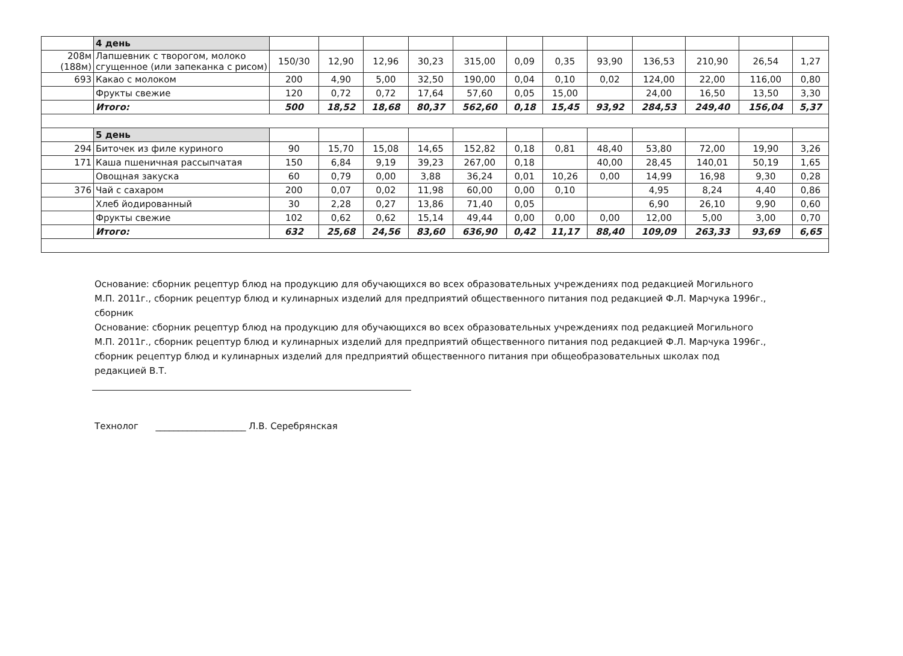| | 4 день | | | | | | | | | | | | |
| 208м (188м) | Лапшевник с творогом, молоко сгущенное (или запеканка с рисом) | 150/30 | 12,90 | 12,96 | 30,23 | 315,00 | 0,09 | 0,35 | 93,90 | 136,53 | 210,90 | 26,54 | 1,27 |
| 693 | Какао с молоком | 200 | 4,90 | 5,00 | 32,50 | 190,00 | 0,04 | 0,10 | 0,02 | 124,00 | 22,00 | 116,00 | 0,80 |
| | Фрукты свежие | 120 | 0,72 | 0,72 | 17,64 | 57,60 | 0,05 | 15,00 | | 24,00 | 16,50 | 13,50 | 3,30 |
| | Итого: | 500 | 18,52 | 18,68 | 80,37 | 562,60 | 0,18 | 15,45 | 93,92 | 284,53 | 249,40 | 156,04 | 5,37 |
| | 5 день | | | | | | | | | | | | |
| 294 | Биточек из филе куриного | 90 | 15,70 | 15,08 | 14,65 | 152,82 | 0,18 | 0,81 | 48,40 | 53,80 | 72,00 | 19,90 | 3,26 |
| 171 | Каша пшеничная рассыпчатая | 150 | 6,84 | 9,19 | 39,23 | 267,00 | 0,18 | | 40,00 | 28,45 | 140,01 | 50,19 | 1,65 |
| | Овощная закуска | 60 | 0,79 | 0,00 | 3,88 | 36,24 | 0,01 | 10,26 | 0,00 | 14,99 | 16,98 | 9,30 | 0,28 |
| 376 | Чай с сахаром | 200 | 0,07 | 0,02 | 11,98 | 60,00 | 0,00 | 0,10 | | 4,95 | 8,24 | 4,40 | 0,86 |
| | Хлеб йодированный | 30 | 2,28 | 0,27 | 13,86 | 71,40 | 0,05 | | | 6,90 | 26,10 | 9,90 | 0,60 |
| | Фрукты свежие | 102 | 0,62 | 0,62 | 15,14 | 49,44 | 0,00 | 0,00 | 0,00 | 12,00 | 5,00 | 3,00 | 0,70 |
| | Итого: | 632 | 25,68 | 24,56 | 83,60 | 636,90 | 0,42 | 11,17 | 88,40 | 109,09 | 263,33 | 93,69 | 6,65 |
Основание: сборник рецептур блюд на продукцию для обучающихся во всех образовательных учреждениях под редакцией Могильного М.П. 2011г., сборник рецептур блюд и кулинарных изделий для предприятий общественного питания под редакцией Ф.Л. Марчука 1996г., сборник
Основание: сборник рецептур блюд на продукцию для обучающихся во всех образовательных учреждениях под редакцией Могильного М.П. 2011г., сборник рецептур блюд и кулинарных изделий для предприятий общественного питания под редакцией Ф.Л. Марчука 1996г., сборник рецептур блюд и кулинарных изделий для предприятий общественного питания при общеобразовательных школах под редакцией В.Т.
Технолог ____________________ Л.В. Серебрянская